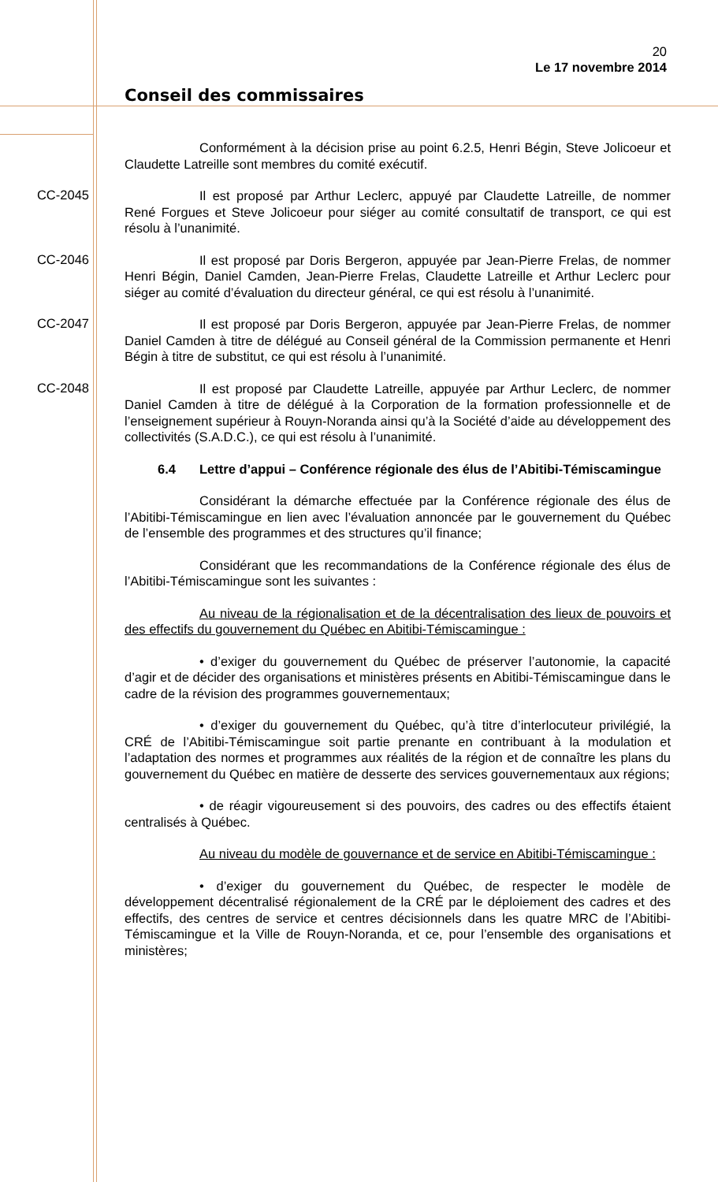20
Le 17 novembre 2014
Conseil des commissaires
Conformément à la décision prise au point 6.2.5, Henri Bégin, Steve Jolicoeur et Claudette Latreille sont membres du comité exécutif.
CC-2045
Il est proposé par Arthur Leclerc, appuyé par Claudette Latreille, de nommer René Forgues et Steve Jolicoeur pour siéger au comité consultatif de transport, ce qui est résolu à l’unanimité.
CC-2046
Il est proposé par Doris Bergeron, appuyée par Jean-Pierre Frelas, de nommer Henri Bégin, Daniel Camden, Jean-Pierre Frelas, Claudette Latreille et Arthur Leclerc pour siéger au comité d’évaluation du directeur général, ce qui est résolu à l’unanimité.
CC-2047
Il est proposé par Doris Bergeron, appuyée par Jean-Pierre Frelas, de nommer Daniel Camden à titre de délégué au Conseil général de la Commission permanente et Henri Bégin à titre de substitut, ce qui est résolu à l’unanimité.
CC-2048
Il est proposé par Claudette Latreille, appuyée par Arthur Leclerc, de nommer Daniel Camden à titre de délégué à la Corporation de la formation professionnelle et de l’enseignement supérieur à Rouyn-Noranda ainsi qu’à la Société d’aide au développement des collectivités (S.A.D.C.), ce qui est résolu à l’unanimité.
6.4 Lettre d’appui – Conférence régionale des élus de l’Abitibi-Témiscamingue
Considérant la démarche effectuée par la Conférence régionale des élus de l’Abitibi-Témiscamingue en lien avec l’évaluation annoncée par le gouvernement du Québec de l’ensemble des programmes et des structures qu’il finance;
Considérant que les recommandations de la Conférence régionale des élus de l’Abitibi-Témiscamingue sont les suivantes :
Au niveau de la régionalisation et de la décentralisation des lieux de pouvoirs et des effectifs du gouvernement du Québec en Abitibi-Témiscamingue :
• d’exiger du gouvernement du Québec de préserver l’autonomie, la capacité d’agir et de décider des organisations et ministères présents en Abitibi-Témiscamingue dans le cadre de la révision des programmes gouvernementaux;
• d’exiger du gouvernement du Québec, qu’à titre d’interlocuteur privilégié, la CRÉ de l’Abitibi-Témiscamingue soit partie prenante en contribuant à la modulation et l’adaptation des normes et programmes aux réalités de la région et de connaître les plans du gouvernement du Québec en matière de desserte des services gouvernementaux aux régions;
• de réagir vigoureusement si des pouvoirs, des cadres ou des effectifs étaient centralisés à Québec.
Au niveau du modèle de gouvernance et de service en Abitibi-Témiscamingue :
• d’exiger du gouvernement du Québec, de respecter le modèle de développement décentralisé régionalement de la CRÉ par le déploiement des cadres et des effectifs, des centres de service et centres décisionnels dans les quatre MRC de l’Abitibi-Témiscamingue et la Ville de Rouyn-Noranda, et ce, pour l’ensemble des organisations et ministères;